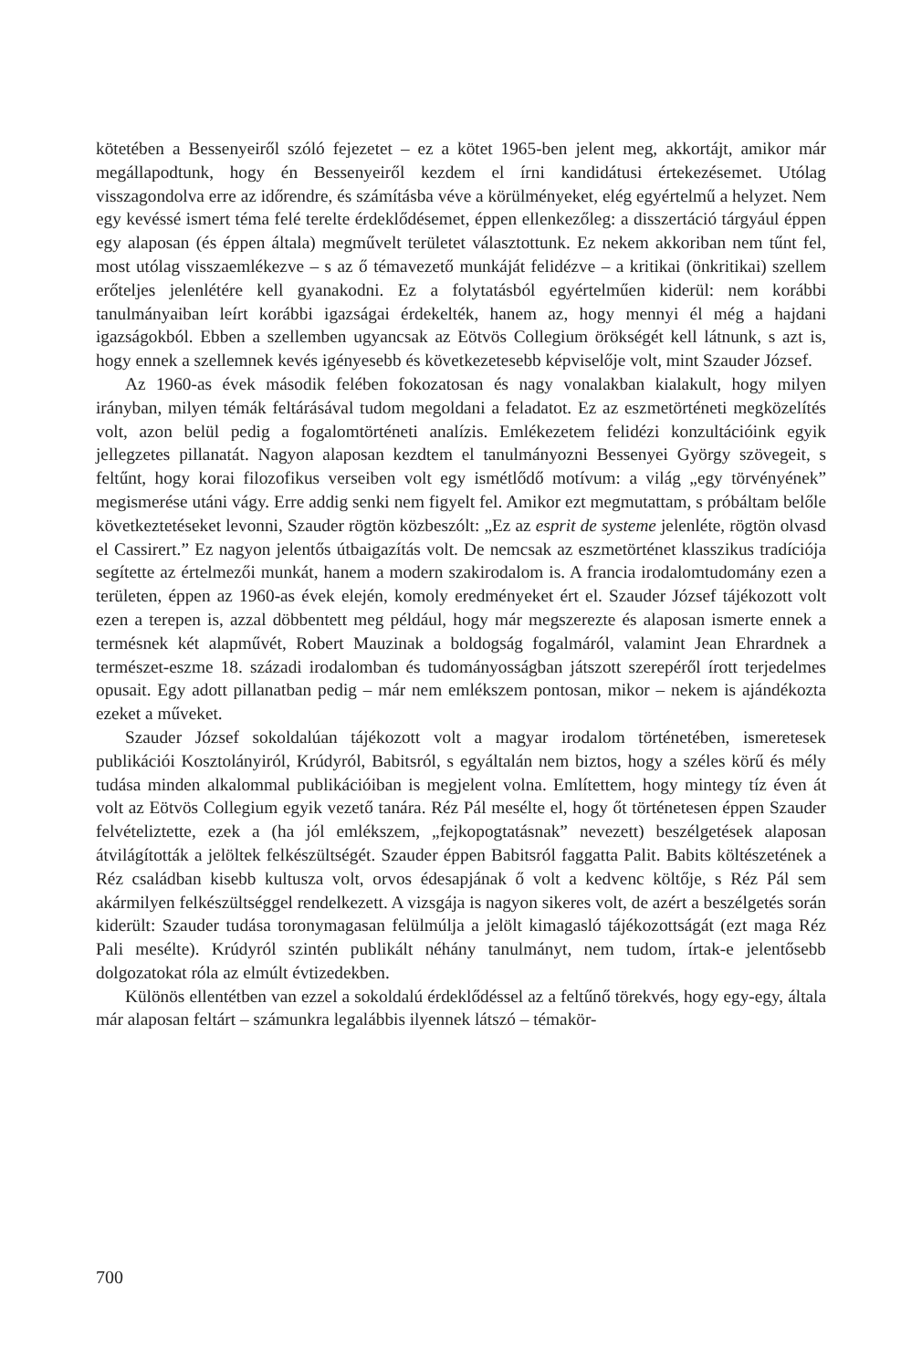kötetében a Bessenyeiről szóló fejezetet – ez a kötet 1965-ben jelent meg, akkortájt, amikor már megállapodtunk, hogy én Bessenyeiről kezdem el írni kandidátusi értekezésemet. Utólag visszagondolva erre az időrendre, és számításba véve a körülményeket, elég egyértelmű a helyzet. Nem egy kevéssé ismert téma felé terelte érdeklődésemet, éppen ellenkezőleg: a disszertáció tárgyául éppen egy alaposan (és éppen általa) megművelt területet választottunk. Ez nekem akkoriban nem tűnt fel, most utólag visszaemlékezve – s az ő témavezető munkáját felidézve – a kritikai (önkritikai) szellem erőteljes jelenlétére kell gyanakodni. Ez a folytatásból egyértelműen kiderül: nem korábbi tanulmányaiban leírt korábbi igazságai érdekelték, hanem az, hogy mennyi él még a hajdani igazságokból. Ebben a szellemben ugyancsak az Eötvös Collegium örökségét kell látnunk, s azt is, hogy ennek a szellemnek kevés igényesebb és következetesebb képviselője volt, mint Szauder József.
Az 1960-as évek második felében fokozatosan és nagy vonalakban kialakult, hogy milyen irányban, milyen témák feltárásával tudom megoldani a feladatot. Ez az eszmetörténeti megközelítés volt, azon belül pedig a fogalomtörténeti analízis. Emlékezetem felidézi konzultációink egyik jellegzetes pillanatát. Nagyon alaposan kezdtem el tanulmányozni Bessenyei György szövegeit, s feltűnt, hogy korai filozofikus verseiben volt egy ismétlődő motívum: a világ „egy törvényének” megismerése utáni vágy. Erre addig senki nem figyelt fel. Amikor ezt megmutattam, s próbáltam belőle következtetéseket levonni, Szauder rögtön közbeszólt: „Ez az esprit de systeme jelenléte, rögtön olvasd el Cassirert.” Ez nagyon jelentős útbaigazítás volt. De nemcsak az eszmetörténet klasszikus tradíciója segítette az értelmezői munkát, hanem a modern szakirodalom is. A francia irodalomtudomány ezen a területen, éppen az 1960-as évek elején, komoly eredményeket ért el. Szauder József tájékozott volt ezen a terepen is, azzal döbbentett meg például, hogy már megszerezte és alaposan ismerte ennek a termésnek két alapművét, Robert Mauzinak a boldogság fogalmáról, valamint Jean Ehrardnek a természet-eszme 18. századi irodalomban és tudományosságban játszott szerepéről írott terjedelmes opusait. Egy adott pillanatban pedig – már nem emlékszem pontosan, mikor – nekem is ajándékozta ezeket a műveket.
Szauder József sokoldalúan tájékozott volt a magyar irodalom történetében, ismeretesek publikációi Kosztolányiról, Krúdyról, Babitsról, s egyáltalán nem biztos, hogy a széles körű és mély tudása minden alkalommal publikációiban is megjelent volna. Említettem, hogy mintegy tíz éven át volt az Eötvös Collegium egyik vezető tanára. Réz Pál mesélte el, hogy őt történetesen éppen Szauder felvételiztette, ezek a (ha jól emlékszem, „fejkopogtatásnak” nevezett) beszélgetések alaposan átvilágították a jelöltek felkészültségét. Szauder éppen Babitsról faggatta Palit. Babits költészetének a Réz családban kisebb kultusza volt, orvos édesapjának ő volt a kedvenc költője, s Réz Pál sem akármilyen felkészültséggel rendelkezett. A vizsgája is nagyon sikeres volt, de azért a beszélgetés során kiderült: Szauder tudása toronymagasan felülmúlja a jelölt kimagasló tájékozottságát (ezt maga Réz Pali mesélte). Krúdyról szintén publikált néhány tanulmányt, nem tudom, írtak-e jelentősebb dolgozatokat róla az elmúlt évtizedekben.
Különös ellentétben van ezzel a sokoldalú érdeklődéssel az a feltűnő törekvés, hogy egy-egy, általa már alaposan feltárt – számunkra legalábbis ilyennek látszó – témakör-
700